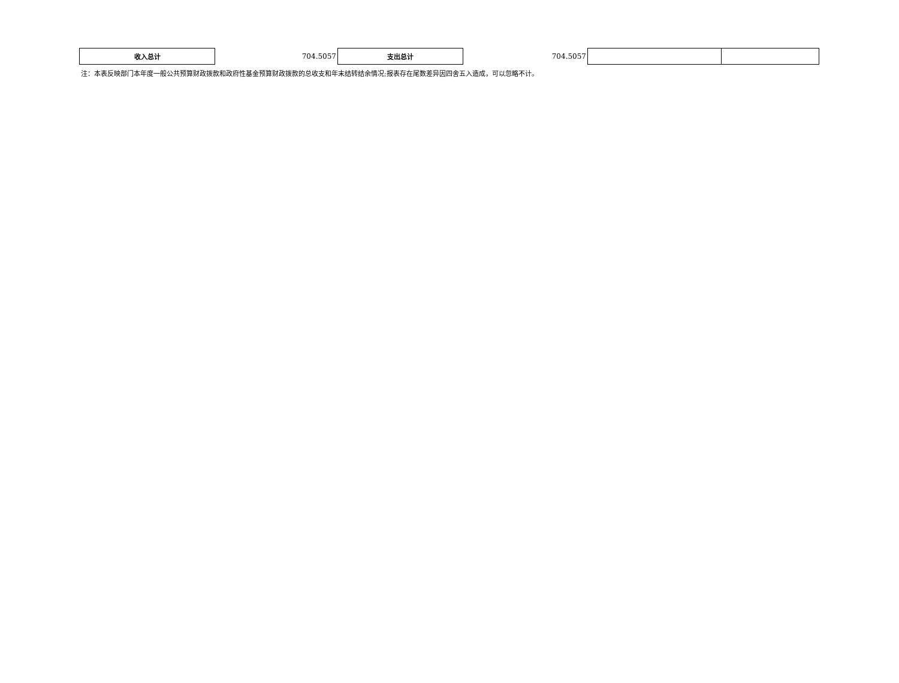| 收入总计 | 704.5057 | 支出总计 | 704.5057 | | |
注：本表反映部门本年度一般公共预算财政拨款和政府性基金预算财政拨款的总收支和年末结转结余情况;报表存在尾数差异因四舍五入造成，可以忽略不计。